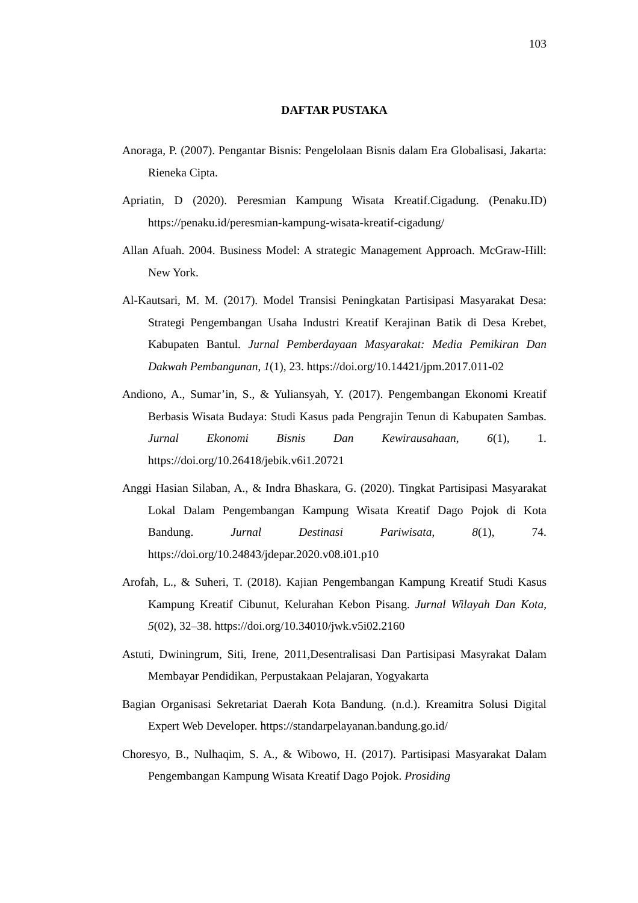103
DAFTAR PUSTAKA
Anoraga, P. (2007). Pengantar Bisnis: Pengelolaan Bisnis dalam Era Globalisasi, Jakarta: Rieneka Cipta.
Apriatin, D (2020). Peresmian Kampung Wisata Kreatif.Cigadung. (Penaku.ID) https://penaku.id/peresmian-kampung-wisata-kreatif-cigadung/
Allan Afuah. 2004. Business Model: A strategic Management Approach. McGraw-Hill: New York.
Al-Kautsari, M. M. (2017). Model Transisi Peningkatan Partisipasi Masyarakat Desa: Strategi Pengembangan Usaha Industri Kreatif Kerajinan Batik di Desa Krebet, Kabupaten Bantul. Jurnal Pemberdayaan Masyarakat: Media Pemikiran Dan Dakwah Pembangunan, 1(1), 23. https://doi.org/10.14421/jpm.2017.011-02
Andiono, A., Sumar’in, S., & Yuliansyah, Y. (2017). Pengembangan Ekonomi Kreatif Berbasis Wisata Budaya: Studi Kasus pada Pengrajin Tenun di Kabupaten Sambas. Jurnal Ekonomi Bisnis Dan Kewirausahaan, 6(1), 1. https://doi.org/10.26418/jebik.v6i1.20721
Anggi Hasian Silaban, A., & Indra Bhaskara, G. (2020). Tingkat Partisipasi Masyarakat Lokal Dalam Pengembangan Kampung Wisata Kreatif Dago Pojok di Kota Bandung. Jurnal Destinasi Pariwisata, 8(1), 74. https://doi.org/10.24843/jdepar.2020.v08.i01.p10
Arofah, L., & Suheri, T. (2018). Kajian Pengembangan Kampung Kreatif Studi Kasus Kampung Kreatif Cibunut, Kelurahan Kebon Pisang. Jurnal Wilayah Dan Kota, 5(02), 32–38. https://doi.org/10.34010/jwk.v5i02.2160
Astuti, Dwiningrum, Siti, Irene, 2011,Desentralisasi Dan Partisipasi Masyrakat Dalam Membayar Pendidikan, Perpustakaan Pelajaran, Yogyakarta
Bagian Organisasi Sekretariat Daerah Kota Bandung. (n.d.). Kreamitra Solusi Digital Expert Web Developer. https://standarpelayanan.bandung.go.id/
Choresyo, B., Nulhaqim, S. A., & Wibowo, H. (2017). Partisipasi Masyarakat Dalam Pengembangan Kampung Wisata Kreatif Dago Pojok. Prosiding